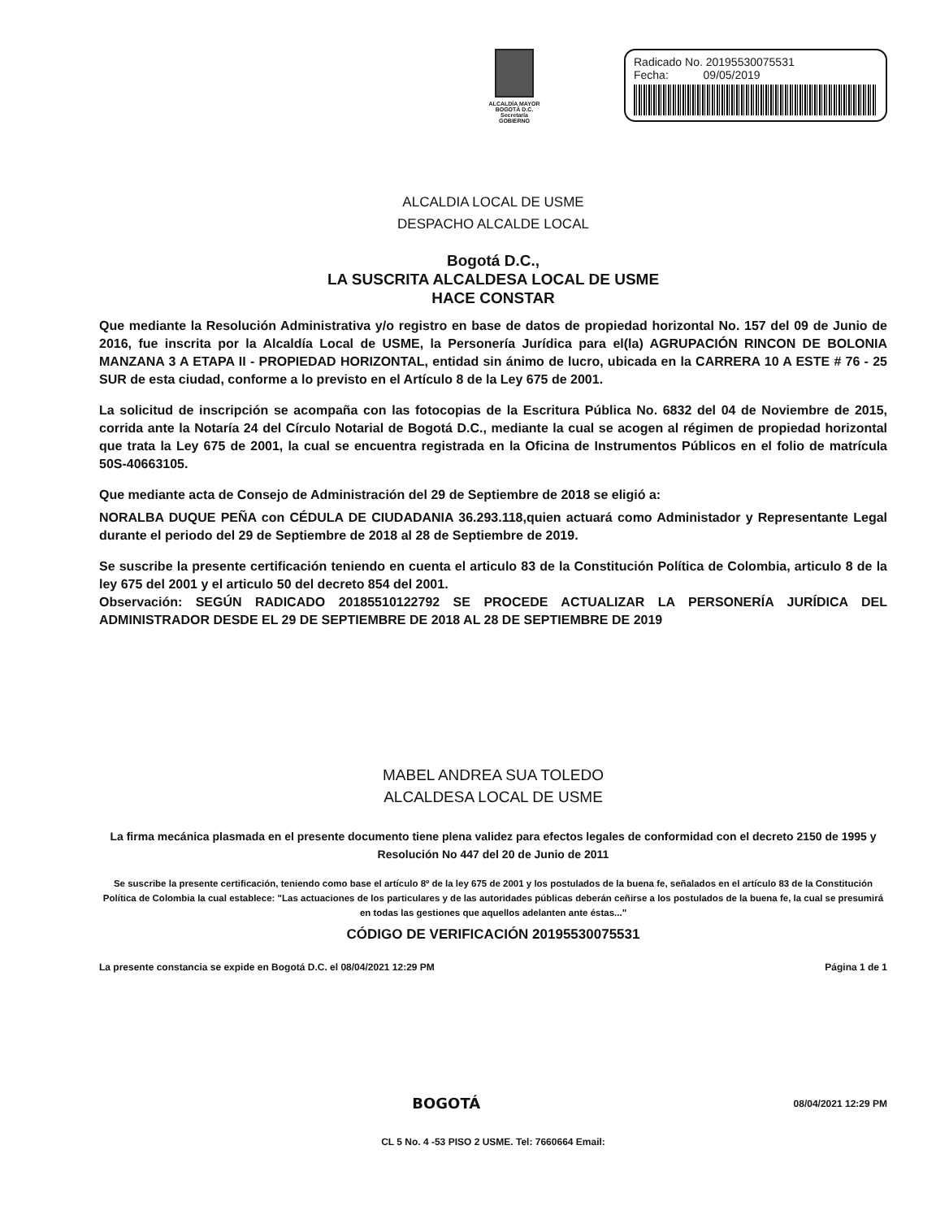ALCALDÍA MAYOR
BOGOTÁ D.C.
Secretaría
GOBIERNO
Radicado No. 20195530075531
Fecha: 09/05/2019
ALCALDIA LOCAL DE USME
DESPACHO ALCALDE LOCAL
Bogotá D.C.,
LA SUSCRITA ALCALDESA LOCAL DE USME
HACE CONSTAR
Que mediante la Resolución Administrativa y/o registro en base de datos de propiedad horizontal No. 157 del 09 de Junio de 2016, fue inscrita por la Alcaldía Local de USME, la Personería Jurídica para el(la) AGRUPACIÓN RINCON DE BOLONIA MANZANA 3 A ETAPA II - PROPIEDAD HORIZONTAL, entidad sin ánimo de lucro, ubicada en la CARRERA 10 A ESTE # 76 - 25 SUR de esta ciudad, conforme a lo previsto en el Artículo 8 de la Ley 675 de 2001.
La solicitud de inscripción se acompaña con las fotocopias de la Escritura Pública No. 6832 del 04 de Noviembre de 2015, corrida ante la Notaría 24 del Círculo Notarial de Bogotá D.C., mediante la cual se acogen al régimen de propiedad horizontal que trata la Ley 675 de 2001, la cual se encuentra registrada en la Oficina de Instrumentos Públicos en el folio de matrícula 50S-40663105.
Que mediante acta de Consejo de Administración del 29 de Septiembre de 2018 se eligió a:
NORALBA DUQUE PEÑA con CÉDULA DE CIUDADANIA 36.293.118,quien actuará como Administador y Representante Legal durante el periodo del 29 de Septiembre de 2018 al 28 de Septiembre de 2019.
Se suscribe la presente certificación teniendo en cuenta el articulo 83 de la Constitución Política de Colombia, articulo 8 de la ley 675 del 2001 y el articulo 50 del decreto 854 del 2001.
Observación: SEGÚN RADICADO 20185510122792 SE PROCEDE ACTUALIZAR LA PERSONERÍA JURÍDICA DEL ADMINISTRADOR DESDE EL 29 DE SEPTIEMBRE DE 2018 AL 28 DE SEPTIEMBRE DE 2019
MABEL ANDREA SUA TOLEDO
ALCALDESA LOCAL DE USME
La firma mecánica plasmada en el presente documento tiene plena validez para efectos legales de conformidad con el decreto 2150 de 1995 y Resolución No 447 del 20 de Junio de 2011
Se suscribe la presente certificación, teniendo como base el artículo 8º de la ley 675 de 2001 y los postulados de la buena fe, señalados en el artículo 83 de la Constitución Política de Colombia la cual establece: "Las actuaciones de los particulares y de las autoridades públicas deberán ceñirse a los postulados de la buena fe, la cual se presumirá en todas las gestiones que aquellos adelanten ante éstas..."
CÓDIGO DE VERIFICACIÓN 20195530075531
La presente constancia se expide en Bogotá D.C. el 08/04/2021 12:29 PM Página 1 de 1
BOGOTÁ 08/04/2021 12:29 PM
CL 5 No. 4 -53 PISO 2 USME. Tel: 7660664 Email: